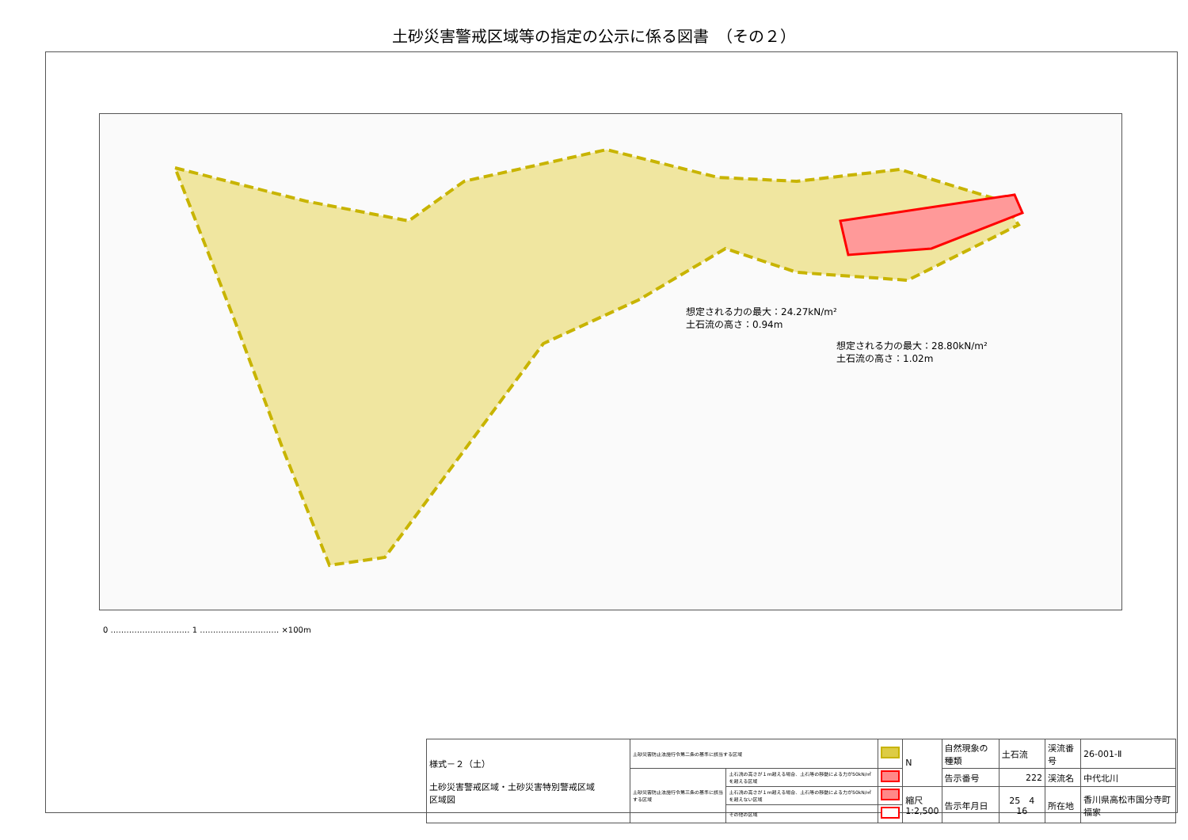土砂災害警戒区域等の指定の公示に係る図書　（その２）
想定される力の最大：24.27kN/m²
土石流の高さ：0.94m
想定される力の最大：28.80kN/m²
土石流の高さ：1.02m
0 ………………………… 1 ………………………… ×100m
| 様式－２（土） 土砂災害警戒区域・土砂災害特別警戒区域 区域図 | 土砂災害防止法施行令第二条の基準に該当する区域 | | | N | 自然現象の種類 | 土石流 | 渓流番号 | 26-001-Ⅱ |
| | 土砂災害防止法施行令第三条の基準に該当する区域 | 土石流の高さが１ｍ超える場合、土石等の移動による力が50kN/㎡を超える区域 | | | 告示番号 | 222 | 渓流名 | 中代北川 |
| | | 土石流の高さが１ｍ超える場合、土石等の移動による力が50kN/㎡を超えない区域 | | 縮尺 1:2,500 | 告示年月日 | 25 4 16 | 所在地 | 香川県高松市国分寺町福家 |
| | | その他の区域 | | | | | | |